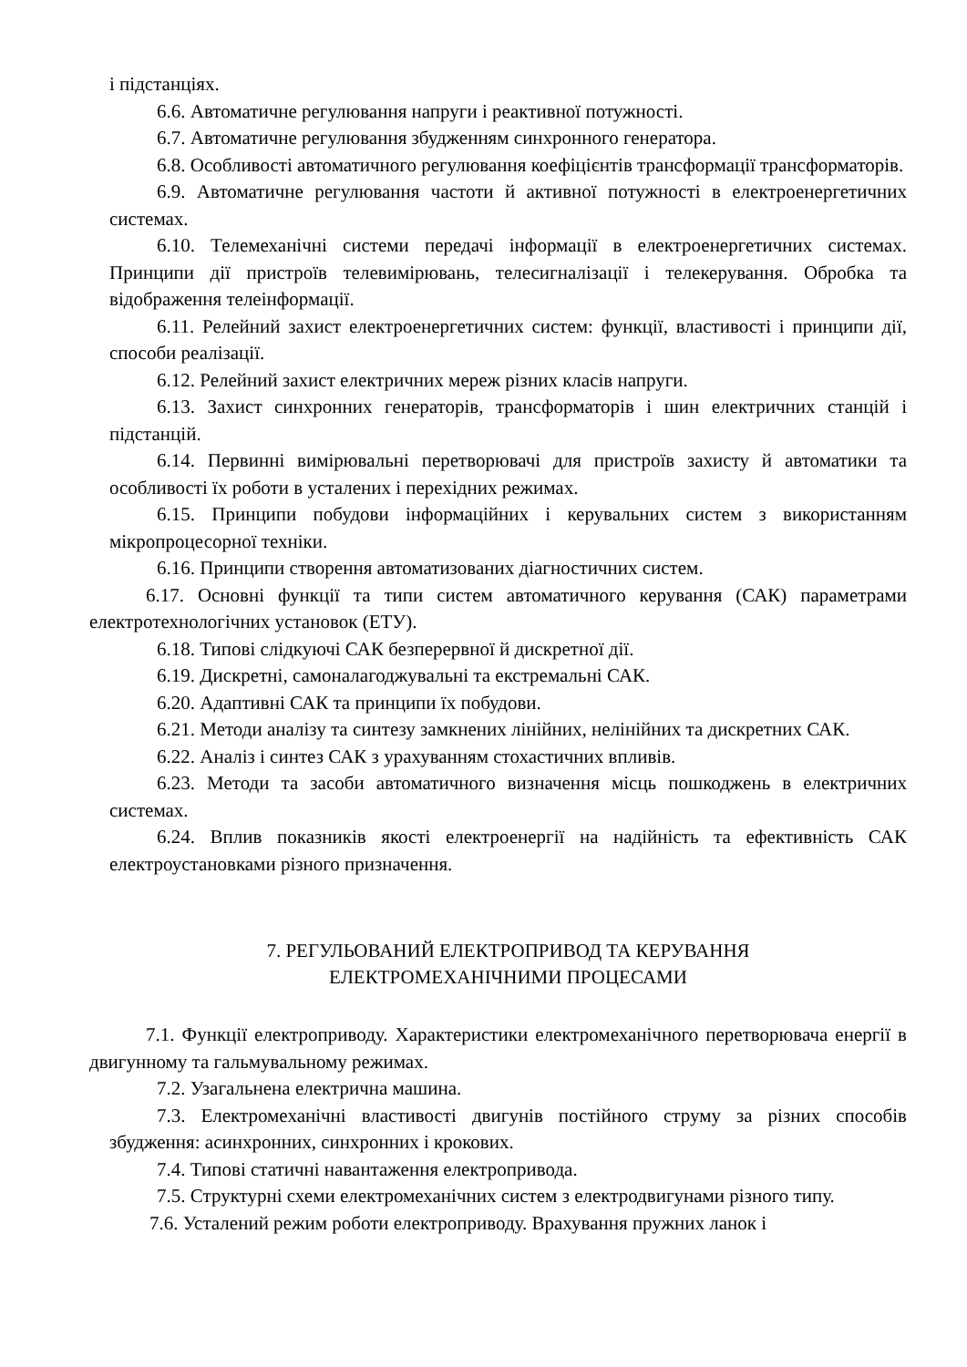і підстанціях.
6.6. Автоматичне регулювання напруги і реактивної потужності.
6.7. Автоматичне регулювання збудженням синхронного генератора.
6.8. Особливості автоматичного регулювання коефіцієнтів трансформації трансформаторів.
6.9. Автоматичне регулювання частоти й активної потужності в електроенергетичних системах.
6.10. Телемеханічні системи передачі інформації в електроенергетичних системах. Принципи дії пристроїв телевимірювань, телесигналізації і телекерування. Обробка та відображення телеінформації.
6.11. Релейний захист електроенергетичних систем: функції, властивості і принципи дії, способи реалізації.
6.12. Релейний захист електричних мереж різних класів напруги.
6.13. Захист синхронних генераторів, трансформаторів і шин електричних станцій і підстанцій.
6.14. Первинні вимірювальні перетворювачі для пристроїв захисту й автоматики та особливості їх роботи в усталених і перехідних режимах.
6.15. Принципи побудови інформаційних і керувальних систем з використанням мікропроцесорної техніки.
6.16. Принципи створення автоматизованих діагностичних систем.
6.17. Основні функції та типи систем автоматичного керування (САК) параметрами електротехнологічних установок (ЕТУ).
6.18. Типові слідкуючі САК безперервної й дискретної дії.
6.19. Дискретні, самоналагоджувальні та екстремальні САК.
6.20. Адаптивні САК та принципи їх побудови.
6.21. Методи аналізу та синтезу замкнених лінійних, нелінійних та дискретних САК.
6.22. Аналіз і синтез САК з урахуванням стохастичних впливів.
6.23. Методи та засоби автоматичного визначення місць пошкоджень в електричних системах.
6.24. Вплив показників якості електроенергії на надійність та ефективність САК електроустановками різного призначення.
7. РЕГУЛЬОВАНИЙ ЕЛЕКТРОПРИВОД ТА КЕРУВАННЯ
ЕЛЕКТРОМЕХАНІЧНИМИ ПРОЦЕСАМИ
7.1. Функції електроприводу. Характеристики електромеханічного перетворювача енергії в двигунному та гальмувальному режимах.
7.2. Узагальнена електрична машина.
7.3. Електромеханічні властивості двигунів постійного струму за різних способів збудження: асинхронних, синхронних і крокових.
7.4. Типові статичні навантаження електропривода.
7.5. Структурні схеми електромеханічних систем з електродвигунами різного типу.
7.6. Усталений режим роботи електроприводу. Врахування пружних ланок і